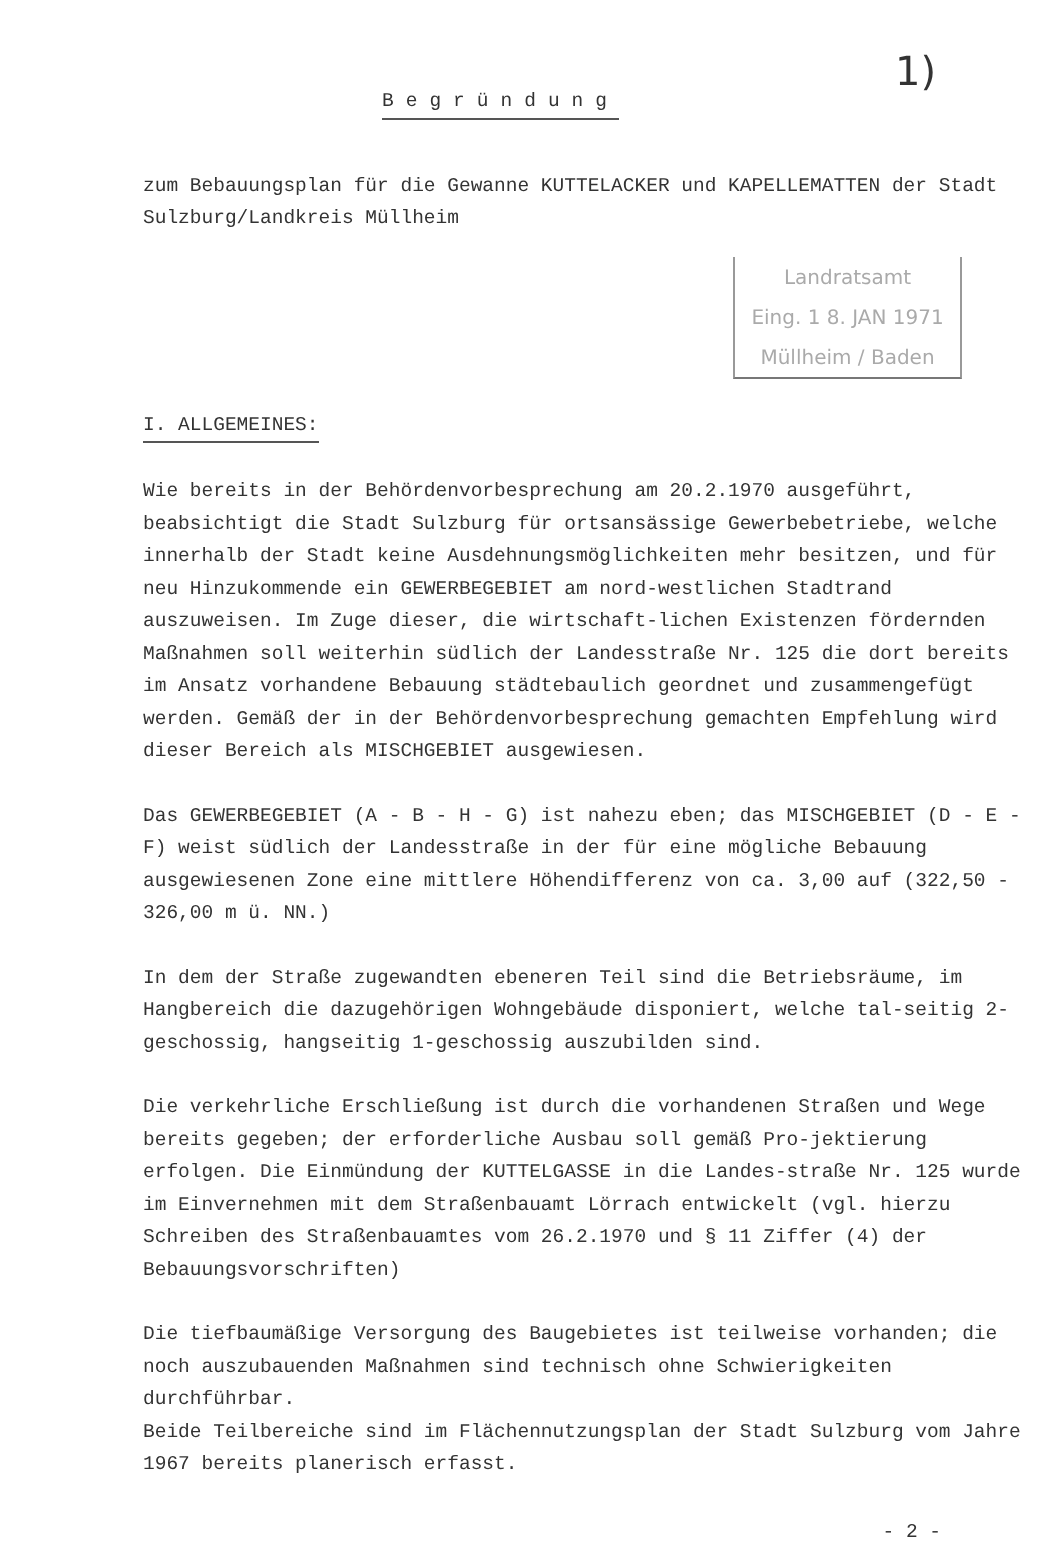1)
Begründung
zum Bebauungsplan für die Gewanne KUTTELACKER und KAPELLEMATTEN der Stadt Sulzburg/Landkreis Müllheim
Landratsamt
Eing. 1 8. JAN 1971
Müllheim / Baden
I. ALLGEMEINES:
Wie bereits in der Behördenvorbesprechung am 20.2.1970 ausgeführt, beabsichtigt die Stadt Sulzburg für ortsansässige Gewerbebetriebe, welche innerhalb der Stadt keine Ausdehnungsmöglichkeiten mehr besitzen, und für neu Hinzukommende ein GEWERBEGEBIET am nord-westlichen Stadtrand auszuweisen. Im Zuge dieser, die wirtschaft-lichen Existenzen fördernden Maßnahmen soll weiterhin südlich der Landesstraße Nr. 125 die dort bereits im Ansatz vorhandene Bebauung städtebaulich geordnet und zusammengefügt werden. Gemäß der in der Behördenvorbesprechung gemachten Empfehlung wird dieser Bereich als MISCHGEBIET ausgewiesen.
Das GEWERBEGEBIET (A - B - H - G) ist nahezu eben; das MISCHGEBIET (D - E - F) weist südlich der Landesstraße in der für eine mögliche Bebauung ausgewiesenen Zone eine mittlere Höhendifferenz von ca. 3,00 auf (322,50 - 326,00 m ü. NN.)
In dem der Straße zugewandten ebeneren Teil sind die Betriebsräume, im Hangbereich die dazugehörigen Wohngebäude disponiert, welche tal-seitig 2-geschossig, hangseitig 1-geschossig auszubilden sind.
Die verkehrliche Erschließung ist durch die vorhandenen Straßen und Wege bereits gegeben; der erforderliche Ausbau soll gemäß Pro-jektierung erfolgen. Die Einmündung der KUTTELGASSE in die Landes-straße Nr. 125 wurde im Einvernehmen mit dem Straßenbauamt Lörrach entwickelt (vgl. hierzu Schreiben des Straßenbauamtes vom 26.2.1970 und § 11 Ziffer (4) der Bebauungsvorschriften)
Die tiefbaumäßige Versorgung des Baugebietes ist teilweise vorhanden; die noch auszubauenden Maßnahmen sind technisch ohne Schwierigkeiten durchführbar.
Beide Teilbereiche sind im Flächennutzungsplan der Stadt Sulzburg vom Jahre 1967 bereits planerisch erfasst.
- 2 -